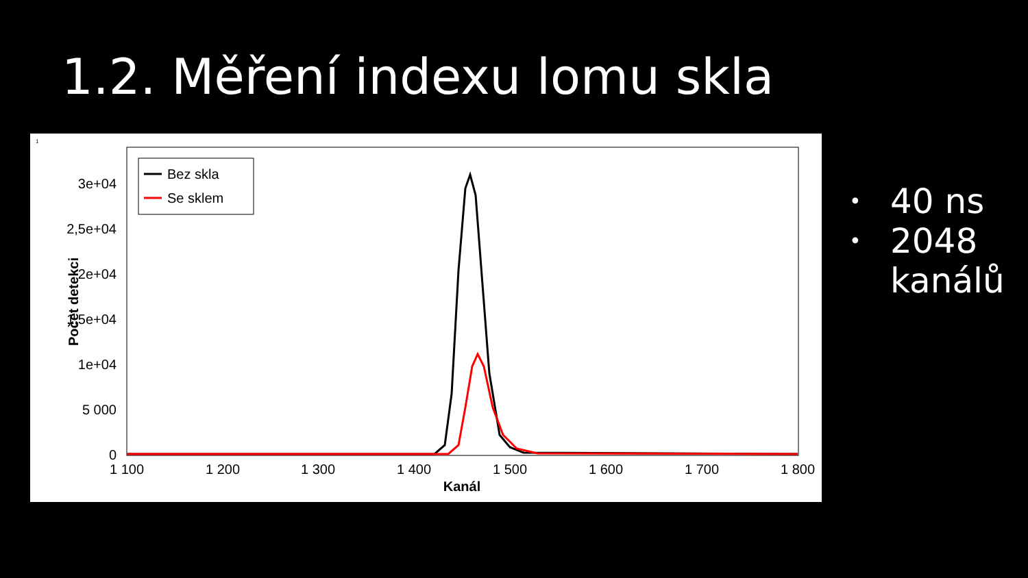1.2. Měření indexu lomu skla
1
0
5 000
1e+04
1,5e+04
2e+04
2,5e+04
3e+04
Počet detekci
1 100
1 200
1 300
1 400
1 500
1 600
1 700
1 800
Kanál
Bez skla
Se sklem
• 40 ns
• 2048
kanálů